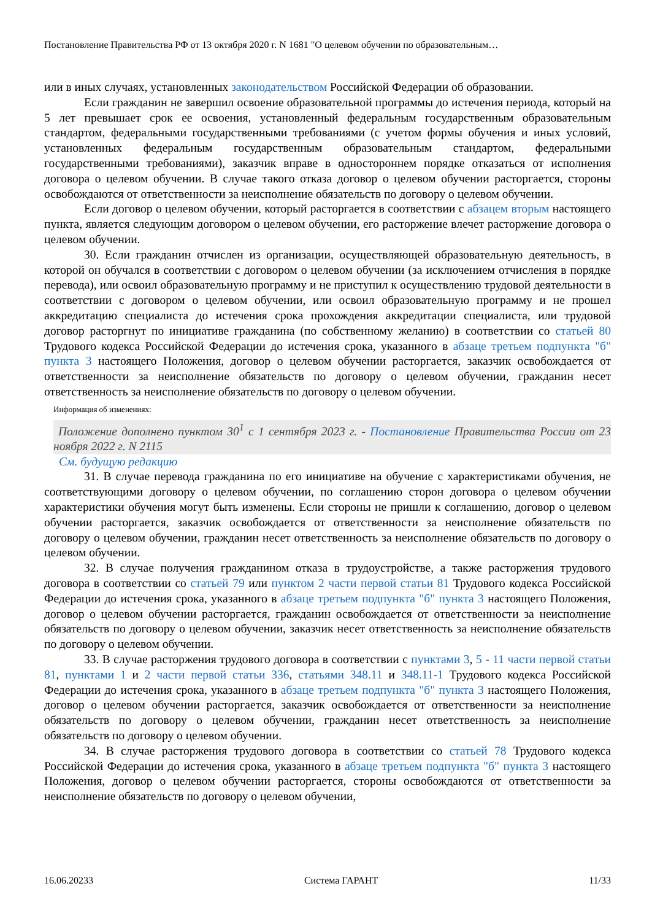Постановление Правительства РФ от 13 октября 2020 г. N 1681 "О целевом обучении по образовательным…
или в иных случаях, установленных законодательством Российской Федерации об образовании.
Если гражданин не завершил освоение образовательной программы до истечения периода, который на 5 лет превышает срок ее освоения, установленный федеральным государственным образовательным стандартом, федеральными государственными требованиями (с учетом формы обучения и иных условий, установленных федеральным государственным образовательным стандартом, федеральными государственными требованиями), заказчик вправе в одностороннем порядке отказаться от исполнения договора о целевом обучении. В случае такого отказа договор о целевом обучении расторгается, стороны освобождаются от ответственности за неисполнение обязательств по договору о целевом обучении.
Если договор о целевом обучении, который расторгается в соответствии с абзацем вторым настоящего пункта, является следующим договором о целевом обучении, его расторжение влечет расторжение договора о целевом обучении.
30. Если гражданин отчислен из организации, осуществляющей образовательную деятельность, в которой он обучался в соответствии с договором о целевом обучении (за исключением отчисления в порядке перевода), или освоил образовательную программу и не приступил к осуществлению трудовой деятельности в соответствии с договором о целевом обучении, или освоил образовательную программу и не прошел аккредитацию специалиста до истечения срока прохождения аккредитации специалиста, или трудовой договор расторгнут по инициативе гражданина (по собственному желанию) в соответствии со статьей 80 Трудового кодекса Российской Федерации до истечения срока, указанного в абзаце третьем подпункта "б" пункта 3 настоящего Положения, договор о целевом обучении расторгается, заказчик освобождается от ответственности за неисполнение обязательств по договору о целевом обучении, гражданин несет ответственность за неисполнение обязательств по договору о целевом обучении.
Информация об изменениях:
Положение дополнено пунктом 30<sup>1</sup> с 1 сентября 2023 г. - Постановление Правительства России от 23 ноября 2022 г. N 2115
См. будущую редакцию
31. В случае перевода гражданина по его инициативе на обучение с характеристиками обучения, не соответствующими договору о целевом обучении, по соглашению сторон договора о целевом обучении характеристики обучения могут быть изменены. Если стороны не пришли к соглашению, договор о целевом обучении расторгается, заказчик освобождается от ответственности за неисполнение обязательств по договору о целевом обучении, гражданин несет ответственность за неисполнение обязательств по договору о целевом обучении.
32. В случае получения гражданином отказа в трудоустройстве, а также расторжения трудового договора в соответствии со статьей 79 или пунктом 2 части первой статьи 81 Трудового кодекса Российской Федерации до истечения срока, указанного в абзаце третьем подпункта "б" пункта 3 настоящего Положения, договор о целевом обучении расторгается, гражданин освобождается от ответственности за неисполнение обязательств по договору о целевом обучении, заказчик несет ответственность за неисполнение обязательств по договору о целевом обучении.
33. В случае расторжения трудового договора в соответствии с пунктами 3, 5 - 11 части первой статьи 81, пунктами 1 и 2 части первой статьи 336, статьями 348.11 и 348.11-1 Трудового кодекса Российской Федерации до истечения срока, указанного в абзаце третьем подпункта "б" пункта 3 настоящего Положения, договор о целевом обучении расторгается, заказчик освобождается от ответственности за неисполнение обязательств по договору о целевом обучении, гражданин несет ответственность за неисполнение обязательств по договору о целевом обучении.
34. В случае расторжения трудового договора в соответствии со статьей 78 Трудового кодекса Российской Федерации до истечения срока, указанного в абзаце третьем подпункта "б" пункта 3 настоящего Положения, договор о целевом обучении расторгается, стороны освобождаются от ответственности за неисполнение обязательств по договору о целевом обучении,
16.06.20233 Система ГАРАНТ 11/33